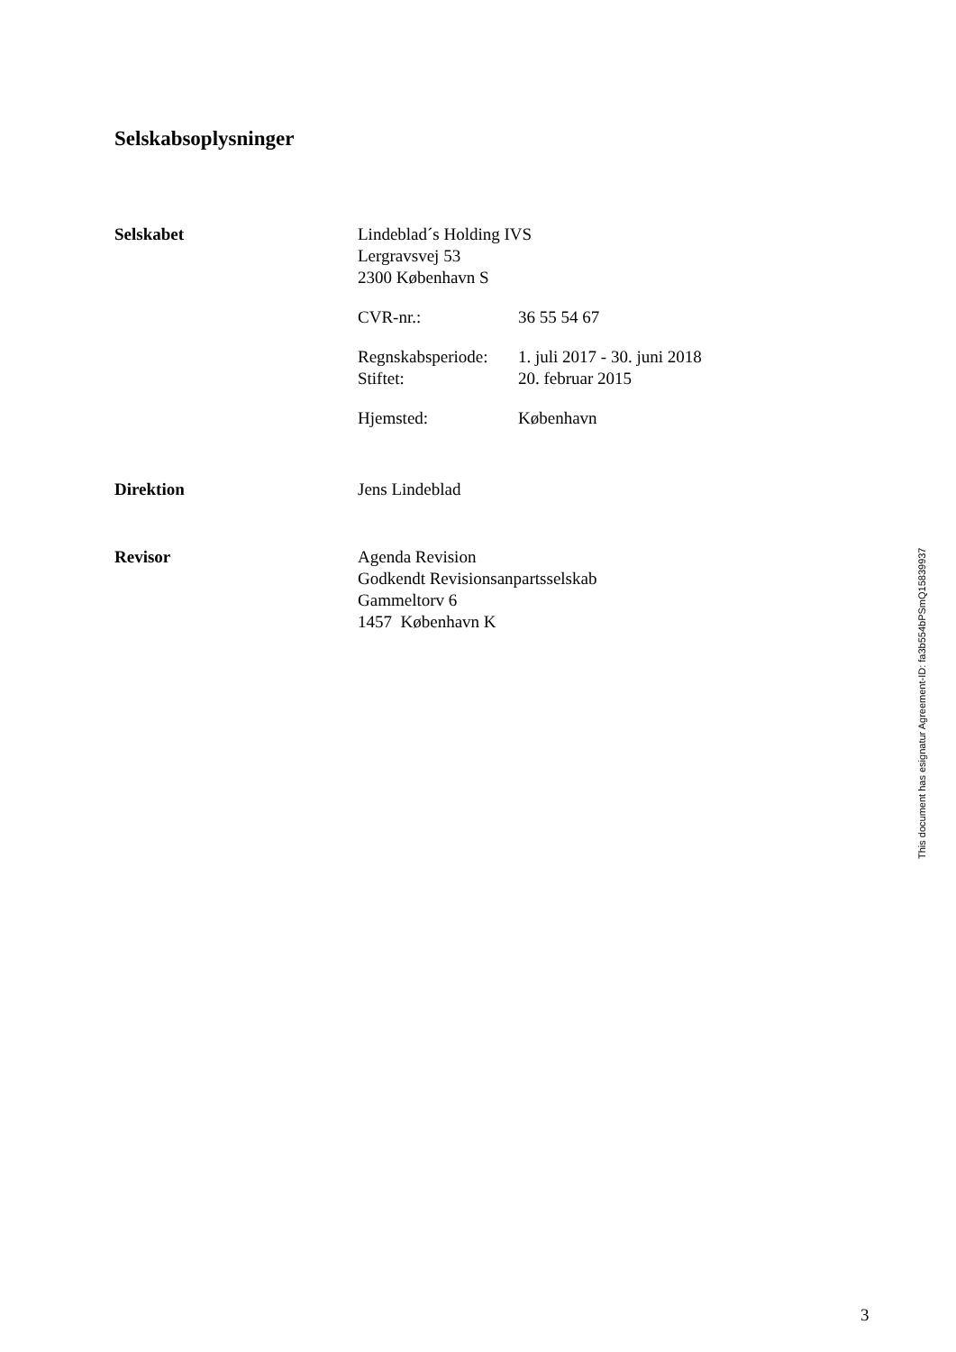Selskabsoplysninger
Selskabet Lindeblad´s Holding IVS
Lergravsvej 53
2300 København S
CVR-nr.: 36 55 54 67
Regnskabsperiode:
1. juli 2017 - 30. juni 2018
Stiftet: 20. februar 2015
Hjemsted: København
Direktion Jens Lindeblad
Revisor Agenda Revision
Godkendt Revisionsanpartsselskab
Gammeltorv 6
1457 København K
This document has esignatur Agreement-ID: fa3b554bPSmQ15839937
3